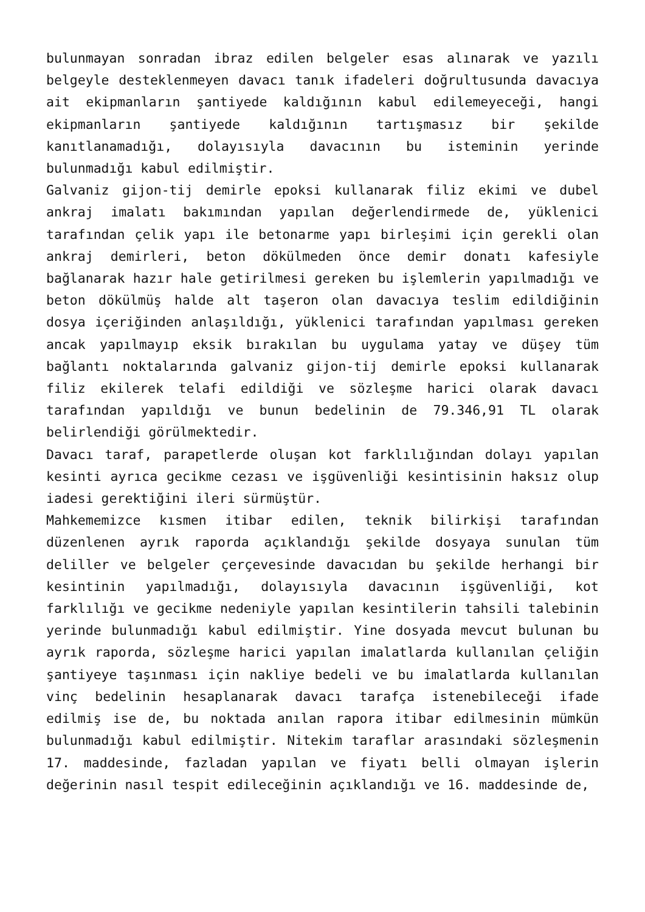bulunmayan sonradan ibraz edilen belgeler esas alınarak ve yazılı belgeyle desteklenmeyen davacı tanık ifadeleri doğrultusunda davacıya ait ekipmanların şantiyede kaldığının kabul edilemeyeceği, hangi ekipmanların şantiyede kaldığının tartışmasız bir şekilde kanıtlanamadığı, dolayısıyla davacının bu isteminin yerinde bulunmadığı kabul edilmiştir.
Galvaniz gijon-tij demirle epoksi kullanarak filiz ekimi ve dubel ankraj imalatı bakımından yapılan değerlendirmede de, yüklenici tarafından çelik yapı ile betonarme yapı birleşimi için gerekli olan ankraj demirleri, beton dökülmeden önce demir donatı kafesiyle bağlanarak hazır hale getirilmesi gereken bu işlemlerin yapılmadığı ve beton dökülmüş halde alt taşeron olan davacıya teslim edildiğinin dosya içeriğinden anlaşıldığı, yüklenici tarafından yapılması gereken ancak yapılmayıp eksik bırakılan bu uygulama yatay ve düşey tüm bağlantı noktalarında galvaniz gijon-tij demirle epoksi kullanarak filiz ekilerek telafi edildiği ve sözleşme harici olarak davacı tarafından yapıldığı ve bunun bedelinin de 79.346,91 TL olarak belirlendiği görülmektedir.
Davacı taraf, parapetlerde oluşan kot farklılığından dolayı yapılan kesinti ayrıca gecikme cezası ve işgüvenliği kesintisinin haksız olup iadesi gerektiğini ileri sürmüştür.
Mahkememizce kısmen itibar edilen, teknik bilirkişi tarafından düzenlenen ayrık raporda açıklandığı şekilde dosyaya sunulan tüm deliller ve belgeler çerçevesinde davacıdan bu şekilde herhangi bir kesintinin yapılmadığı, dolayısıyla davacının işgüvenliği, kot farklılığı ve gecikme nedeniyle yapılan kesintilerin tahsili talebinin yerinde bulunmadığı kabul edilmiştir. Yine dosyada mevcut bulunan bu ayrık raporda, sözleşme harici yapılan imalatlarda kullanılan çeliğin şantiyeye taşınması için nakliye bedeli ve bu imalatlarda kullanılan vinç bedelinin hesaplanarak davacı tarafça istenebileceği ifade edilmiş ise de, bu noktada anılan rapora itibar edilmesinin mümkün bulunmadığı kabul edilmiştir. Nitekim taraflar arasındaki sözleşmenin 17. maddesinde, fazladan yapılan ve fiyatı belli olmayan işlerin değerinin nasıl tespit edileceğinin açıklandığı ve 16. maddesinde de,